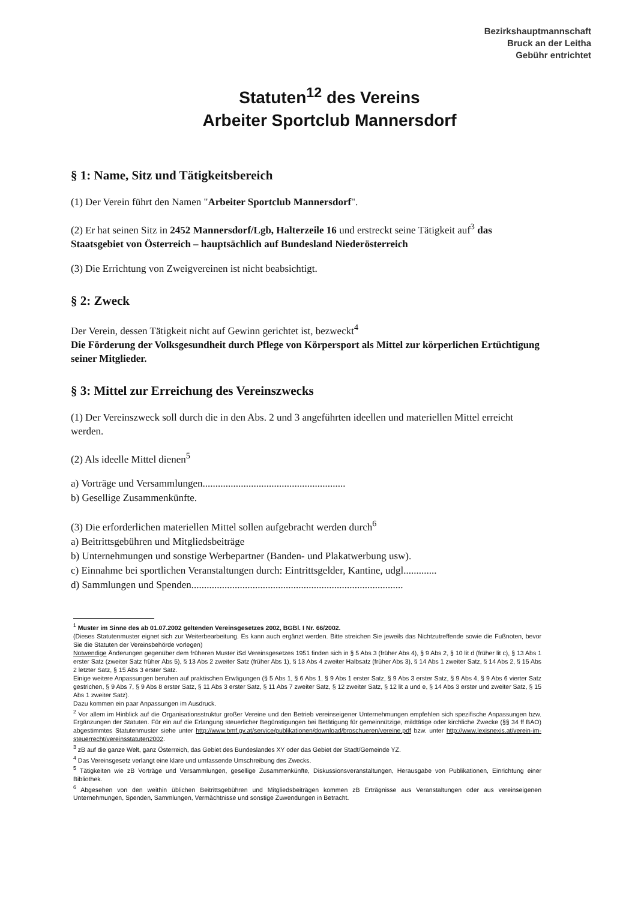Bezirkshauptmannschaft
Bruck an der Leitha
Gebühr entrichtet
Statuten<sup>12</sup> des Vereins
Arbeiter Sportclub Mannersdorf
§ 1: Name, Sitz und Tätigkeitsbereich
(1) Der Verein führt den Namen "Arbeiter Sportclub Mannersdorf".
(2) Er hat seinen Sitz in 2452 Mannersdorf/Lgb, Halterzeile 16 und erstreckt seine Tätigkeit auf<sup>3</sup> das Staatsgebiet von Österreich – hauptsächlich auf Bundesland Niederösterreich
(3) Die Errichtung von Zweigvereinen ist nicht beabsichtigt.
§ 2: Zweck
Der Verein, dessen Tätigkeit nicht auf Gewinn gerichtet ist, bezweckt<sup>4</sup>
Die Förderung der Volksgesundheit durch Pflege von Körpersport als Mittel zur körperlichen Ertüchtigung seiner Mitglieder.
§ 3: Mittel zur Erreichung des Vereinszwecks
(1) Der Vereinszweck soll durch die in den Abs. 2 und 3 angeführten ideellen und materiellen Mittel erreicht werden.
(2) Als ideelle Mittel dienen<sup>5</sup>
a) Vorträge und Versammlungen........................................................
b) Gesellige Zusammenkünfte.
(3) Die erforderlichen materiellen Mittel sollen aufgebracht werden durch<sup>6</sup>
a) Beitrittsgebühren und Mitgliedsbeiträge
b) Unternehmungen und sonstige Werbepartner (Banden- und Plakatwerbung usw).
c) Einnahme bei sportlichen Veranstaltungen durch: Eintrittsgelder, Kantine, udgl.............
d) Sammlungen und Spenden...................................................................................
<sup>1</sup> Muster im Sinne des ab 01.07.2002 geltenden Vereinsgesetzes 2002, BGBl. I Nr. 66/2002.
(Dieses Statutenmuster eignet sich zur Weiterbearbeitung. Es kann auch ergänzt werden. Bitte streichen Sie jeweils das Nichtzutreffende sowie die Fußnoten, bevor Sie die Statuten der Vereinsbehörde vorlegen)
Notwendige Änderungen gegenüber dem früheren Muster iSd Vereinsgesetzes 1951 finden sich in § 5 Abs 3 (früher Abs 4), § 9 Abs 2, § 10 lit d (früher lit c), § 13 Abs 1 erster Satz (zweiter Satz früher Abs 5), § 13 Abs 2 zweiter Satz (früher Abs 1), § 13 Abs 4 zweiter Halbsatz (früher Abs 3), § 14 Abs 1 zweiter Satz, § 14 Abs 2, § 15 Abs 2 letzter Satz, § 15 Abs 3 erster Satz.
Einige weitere Anpassungen beruhen auf praktischen Erwägungen (§ 5 Abs 1, § 6 Abs 1, § 9 Abs 1 erster Satz, § 9 Abs 3 erster Satz, § 9 Abs 4, § 9 Abs 6 vierter Satz gestrichen, § 9 Abs 7, § 9 Abs 8 erster Satz, § 11 Abs 3 erster Satz, § 11 Abs 7 zweiter Satz, § 12 zweiter Satz, § 12 lit a und e, § 14 Abs 3 erster und zweiter Satz, § 15 Abs 1 zweiter Satz).
Dazu kommen ein paar Anpassungen im Ausdruck.
<sup>2</sup> Vor allem im Hinblick auf die Organisationsstruktur großer Vereine und den Betrieb vereinseigener Unternehmungen empfehlen sich spezifische Anpassungen bzw. Ergänzungen der Statuten. Für ein auf die Erlangung steuerlicher Begünstigungen bei Betätigung für gemeinnützige, mildtätige oder kirchliche Zwecke (§§ 34 ff BAO) abgestimmtes Statutenmuster siehe unter http://www.bmf.gv.at/service/publikationen/download/broschueren/vereine.pdf bzw. unter http://www.lexisnexis.at/verein-im-steuerrecht/vereinsstatuten2002.
<sup>3</sup> zB auf die ganze Welt, ganz Österreich, das Gebiet des Bundeslandes XY oder das Gebiet der Stadt/Gemeinde YZ.
<sup>4</sup> Das Vereinsgesetz verlangt eine klare und umfassende Umschreibung des Zwecks.
<sup>5</sup> Tätigkeiten wie zB Vorträge und Versammlungen, gesellige Zusammenkünfte, Diskussionsveranstaltungen, Herausgabe von Publikationen, Einrichtung einer Bibliothek.
<sup>6</sup> Abgesehen von den weithin üblichen Beitrittsgebühren und Mitgliedsbeiträgen kommen zB Erträgnisse aus Veranstaltungen oder aus vereinseigenen Unternehmungen, Spenden, Sammlungen, Vermächtnisse und sonstige Zuwendungen in Betracht.